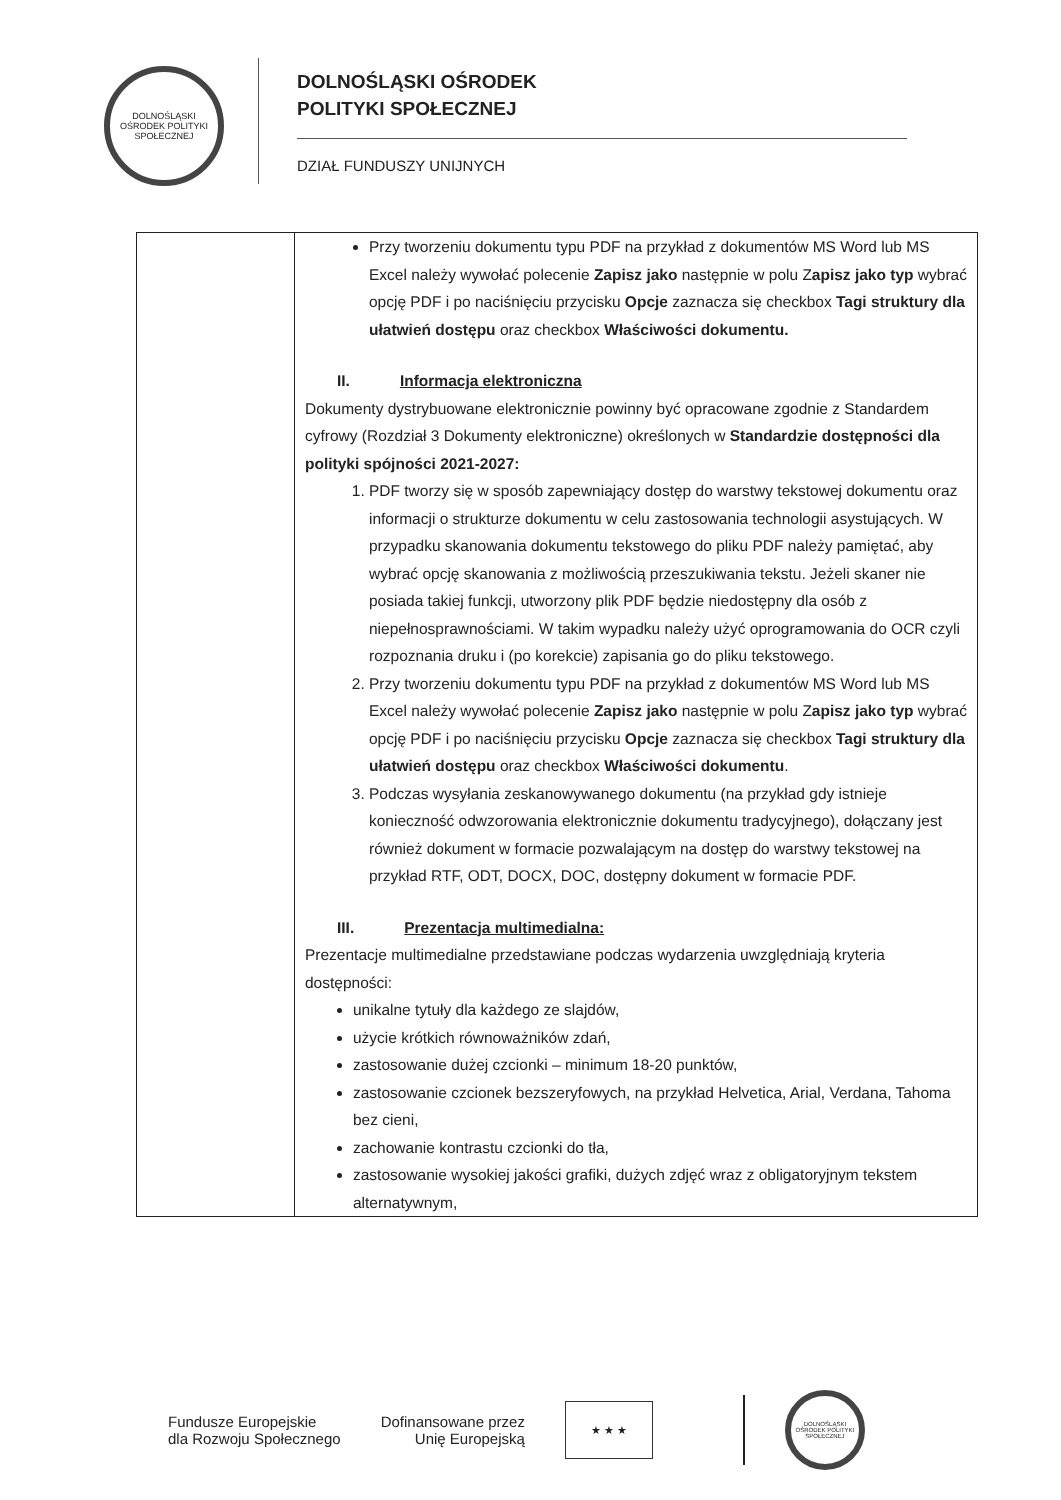DOLNOŚLĄSKI OŚRODEK POLITYKI SPOŁECZNEJ
DOLNOŚLĄSKI OŚRODEK
POLITYKI SPOŁECZNEJ
DZIAŁ FUNDUSZY UNIJNYCH
| | Przy tworzeniu dokumentu typu PDF na przykład z dokumentów MS Word lub MS Excel należy wywołać polecenie Zapisz jako następnie w polu Z apisz jako typ wybrać opcję PDF i po naciśnięciu przycisku Opcje zaznacza się checkbox Tagi struktury dla ułatwień dostępu oraz checkbox Właściwości dokumentu. II. Informacja elektroniczna Dokumenty dystrybuowane elektronicznie powinny być opracowane zgodnie z Standardem cyfrowy (Rozdział 3 Dokumenty elektroniczne) określonych w Standardzie dostępności dla polityki spójności 2021-2027: 1. PDF tworzy się w sposób zapewniający dostęp do warstwy tekstowej dokumentu oraz informacji o strukturze dokumentu w celu zastosowania technologii asystujących. W przypadku skanowania dokumentu tekstowego do pliku PDF należy pamiętać, aby wybrać opcję skanowania z możliwością przeszukiwania tekstu. Jeżeli skaner nie posiada takiej funkcji, utworzony plik PDF będzie niedostępny dla osób z niepełnosprawnościami. W takim wypadku należy użyć oprogramowania do OCR czyli rozpoznania druku i (po korekcie) zapisania go do pliku tekstowego. 2. Przy tworzeniu dokumentu typu PDF na przykład z dokumentów MS Word lub MS Excel należy wywołać polecenie Zapisz jako następnie w polu Z apisz jako typ wybrać opcję PDF i po naciśnięciu przycisku Opcje zaznacza się checkbox Tagi struktury dla ułatwień dostępu oraz checkbox Właściwości dokumentu . 3. Podczas wysyłania zeskanowywanego dokumentu (na przykład gdy istnieje konieczność odwzorowania elektronicznie dokumentu tradycyjnego), dołączany jest również dokument w formacie pozwalającym na dostęp do warstwy tekstowej na przykład RTF, ODT, DOCX, DOC, dostępny dokument w formacie PDF. III. Prezentacja multimedialna: Prezentacje multimedialne przedstawiane podczas wydarzenia uwzględniają kryteria dostępności: unikalne tytuły dla każdego ze slajdów, użycie krótkich równoważników zdań, zastosowanie dużej czcionki – minimum 18-20 punktów, zastosowanie czcionek bezszeryfowych, na przykład Helvetica, Arial, Verdana, Tahoma bez cieni, zachowanie kontrastu czcionki do tła, zastosowanie wysokiej jakości grafiki, dużych zdjęć wraz z obligatoryjnym tekstem alternatywnym, |
Fundusze Europejskie
dla Rozwoju Społecznego
Dofinansowane przez
Unię Europejską
★ ★ ★
DOLNOŚLĄSKI OŚRODEK POLITYKI SPOŁECZNEJ